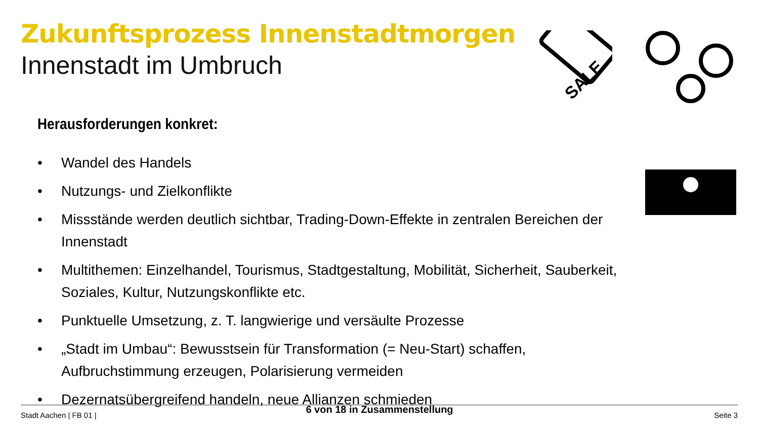Zukunftsprozess Innenstadtmorgen
Innenstadt im Umbruch
SALE
Herausforderungen konkret:
• Wandel des Handels
• Nutzungs- und Zielkonflikte
• Missstände werden deutlich sichtbar, Trading-Down-Effekte in zentralen Bereichen der Innenstadt
• Multithemen: Einzelhandel, Tourismus, Stadtgestaltung, Mobilität, Sicherheit, Sauberkeit, Soziales, Kultur, Nutzungskonflikte etc.
• Punktuelle Umsetzung, z. T. langwierige und versäulte Prozesse
• „Stadt im Umbau“: Bewusstsein für Transformation (= Neu-Start) schaffen, Aufbruchstimmung erzeugen, Polarisierung vermeiden
• Dezernatsübergreifend handeln, neue Allianzen schmieden
Stadt Aachen | FB 01 |
6 von 18 in Zusammenstellung Seite 3